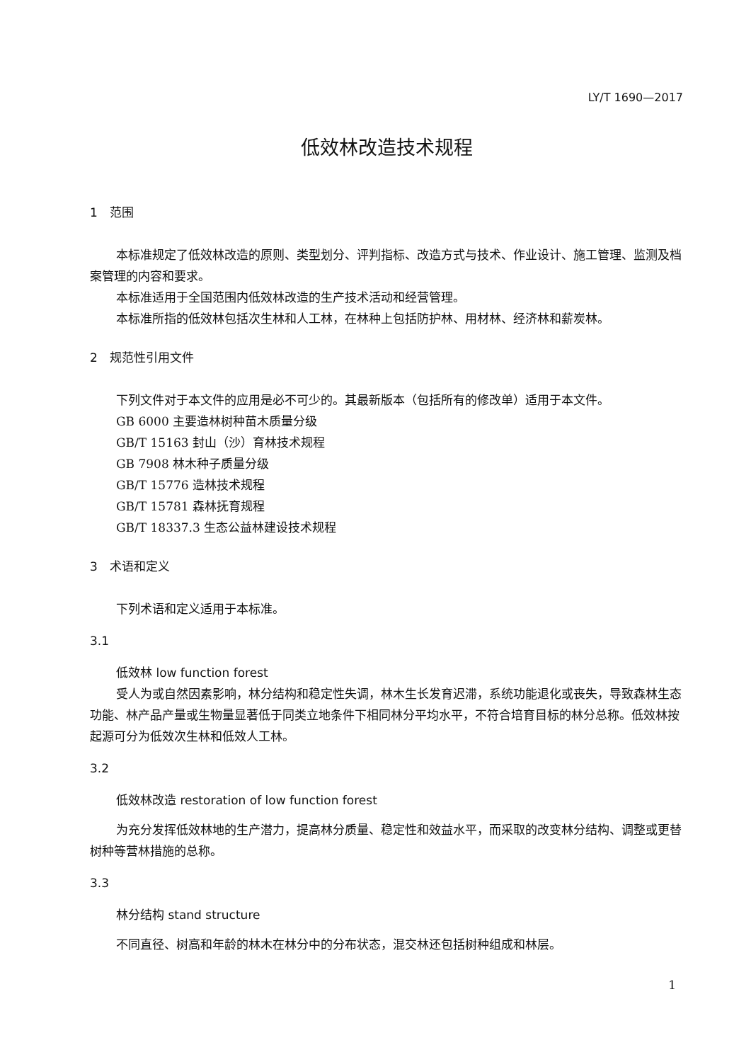LY/T 1690—2017
低效林改造技术规程
1　范围
本标准规定了低效林改造的原则、类型划分、评判指标、改造方式与技术、作业设计、施工管理、监测及档案管理的内容和要求。
本标准适用于全国范围内低效林改造的生产技术活动和经营管理。
本标准所指的低效林包括次生林和人工林，在林种上包括防护林、用材林、经济林和薪炭林。
2　规范性引用文件
下列文件对于本文件的应用是必不可少的。其最新版本（包括所有的修改单）适用于本文件。
GB 6000 主要造林树种苗木质量分级
GB/T 15163 封山（沙）育林技术规程
GB 7908 林木种子质量分级
GB/T 15776 造林技术规程
GB/T 15781 森林抚育规程
GB/T 18337.3 生态公益林建设技术规程
3　术语和定义
下列术语和定义适用于本标准。
3.1
低效林 low function forest
受人为或自然因素影响，林分结构和稳定性失调，林木生长发育迟滞，系统功能退化或丧失，导致森林生态功能、林产品产量或生物量显著低于同类立地条件下相同林分平均水平，不符合培育目标的林分总称。低效林按起源可分为低效次生林和低效人工林。
3.2
低效林改造 restoration of low function forest
为充分发挥低效林地的生产潜力，提高林分质量、稳定性和效益水平，而采取的改变林分结构、调整或更替树种等营林措施的总称。
3.3
林分结构 stand structure
不同直径、树高和年龄的林木在林分中的分布状态，混交林还包括树种组成和林层。
1